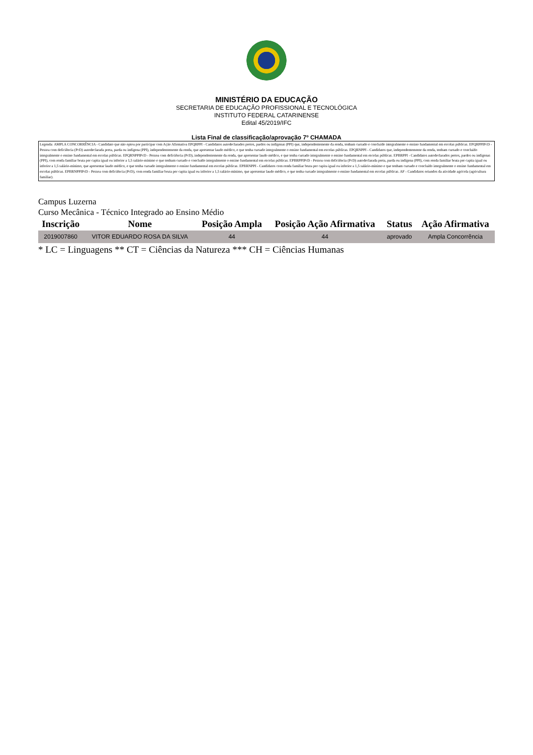MINISTÉRIO DA EDUCAÇÃO
SECRETARIA DE EDUCAÇÃO PROFISSIONAL E TECNOLÓGICA
INSTITUTO FEDERAL CATARINENSE
Edital 45/2019/IFC
Lista Final de classificação/aprovação 7º CHAMADA
Legenda: AMPLA CONCORRÊNCIA - Candidato que não optou por participar com Ação Afirmativa EPQRPPI - Candidatos autodeclarados pretos, pardos ou indígenas (PPI) que, independentemente da renda, tenham cursado e concluído integralmente o ensino fundamental em escolas públicas. EPQRPPIPcD - Pessoa com deficiência (PcD) autodeclarada preta, parda ou indígena (PPI), independentemente da renda, que apresentar laudo médico, e que tenha cursado integralmente o ensino fundamental em escolas públicas. EPQRNPPI - Candidatos que, independentemente da renda, tenham cursado e concluído integralmente o ensino fundamental em escolas públicas. EPQRNPPIPcD - Pessoa com deficiência (PcD), independentemente da renda, que apresentar laudo médico, e que tenha cursado integralmente o ensino fundamental em escolas públicas. EPBRPPI - Candidatos autodeclarados pretos, pardos ou indígenas (PPI), com renda familiar bruta per capita igual ou inferior a 1,5 salário-mínimo e que tenham cursado e concluído integralmente o ensino fundamental em escolas públicas. EPBRPPIPcD - Pessoa com deficiência (PcD) autodeclarada preta, parda ou indígena (PPI), com renda familiar bruta per capita igual ou inferior a 1,5 salário-mínimo, que apresentar laudo médico, e que tenha cursado integralmente o ensino fundamental em escolas públicas. EPBRNPPI - Candidatos com renda familiar bruta per capita igual ou inferior a 1,5 salário-mínimo e que tenham cursado e concluído integralmente o ensino fundamental em escolas públicas. EPBRNPPIPcD - Pessoa com deficiência (PcD), com renda familiar bruta per capita igual ou inferior a 1,5 salário-mínimo, que apresentar laudo médico, e que tenha cursado integralmente o ensino fundamental em escolas públicas. AF - Candidatos oriundos da atividade agrícola (agricultura familiar).
Campus Luzerna
Curso Mecânica - Técnico Integrado ao Ensino Médio
| Inscrição | Nome | Posição Ampla | Posição Ação Afirmativa | Status | Ação Afirmativa |
| --- | --- | --- | --- | --- | --- |
| 2019007860 | VITOR EDUARDO ROSA DA SILVA | 44 | 44 | aprovado | Ampla Concorrência |
* LC = Linguagens ** CT = Ciências da Natureza *** CH = Ciências Humanas